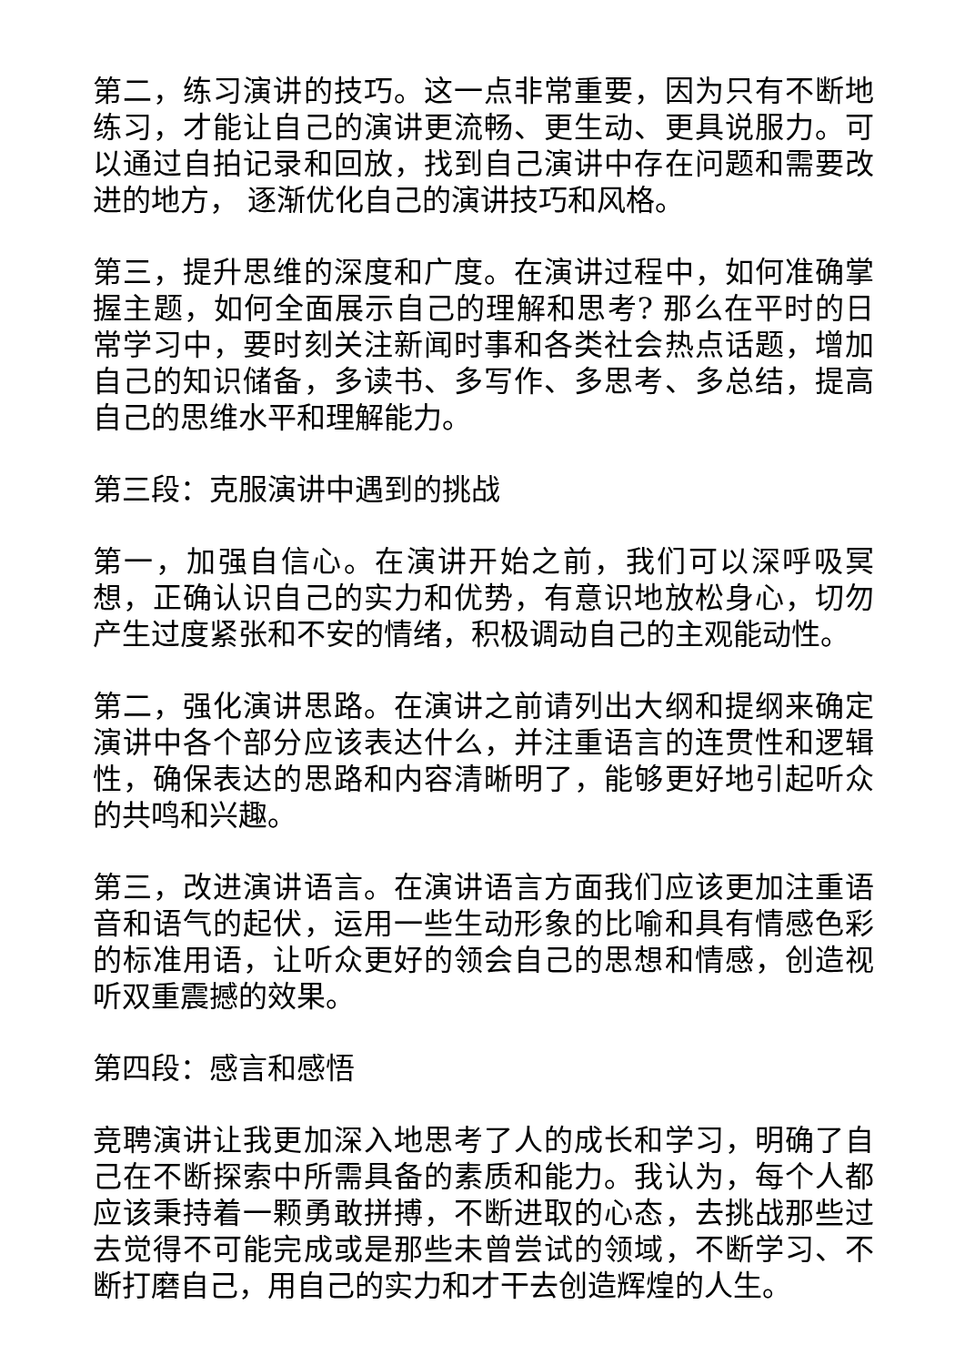第二，练习演讲的技巧。这一点非常重要，因为只有不断地练习，才能让自己的演讲更流畅、更生动、更具说服力。可以通过自拍记录和回放，找到自己演讲中存在问题和需要改进的地方， 逐渐优化自己的演讲技巧和风格。
第三，提升思维的深度和广度。在演讲过程中，如何准确掌握主题，如何全面展示自己的理解和思考? 那么在平时的日常学习中，要时刻关注新闻时事和各类社会热点话题，增加自己的知识储备，多读书、多写作、多思考、多总结，提高自己的思维水平和理解能力。
第三段：克服演讲中遇到的挑战
第一，加强自信心。在演讲开始之前，我们可以深呼吸冥想，正确认识自己的实力和优势，有意识地放松身心，切勿产生过度紧张和不安的情绪，积极调动自己的主观能动性。
第二，强化演讲思路。在演讲之前请列出大纲和提纲来确定演讲中各个部分应该表达什么，并注重语言的连贯性和逻辑性，确保表达的思路和内容清晰明了，能够更好地引起听众的共鸣和兴趣。
第三，改进演讲语言。在演讲语言方面我们应该更加注重语音和语气的起伏，运用一些生动形象的比喻和具有情感色彩的标准用语，让听众更好的领会自己的思想和情感，创造视听双重震撼的效果。
第四段：感言和感悟
竞聘演讲让我更加深入地思考了人的成长和学习，明确了自己在不断探索中所需具备的素质和能力。我认为，每个人都应该秉持着一颗勇敢拼搏，不断进取的心态，去挑战那些过去觉得不可能完成或是那些未曾尝试的领域，不断学习、不断打磨自己，用自己的实力和才干去创造辉煌的人生。